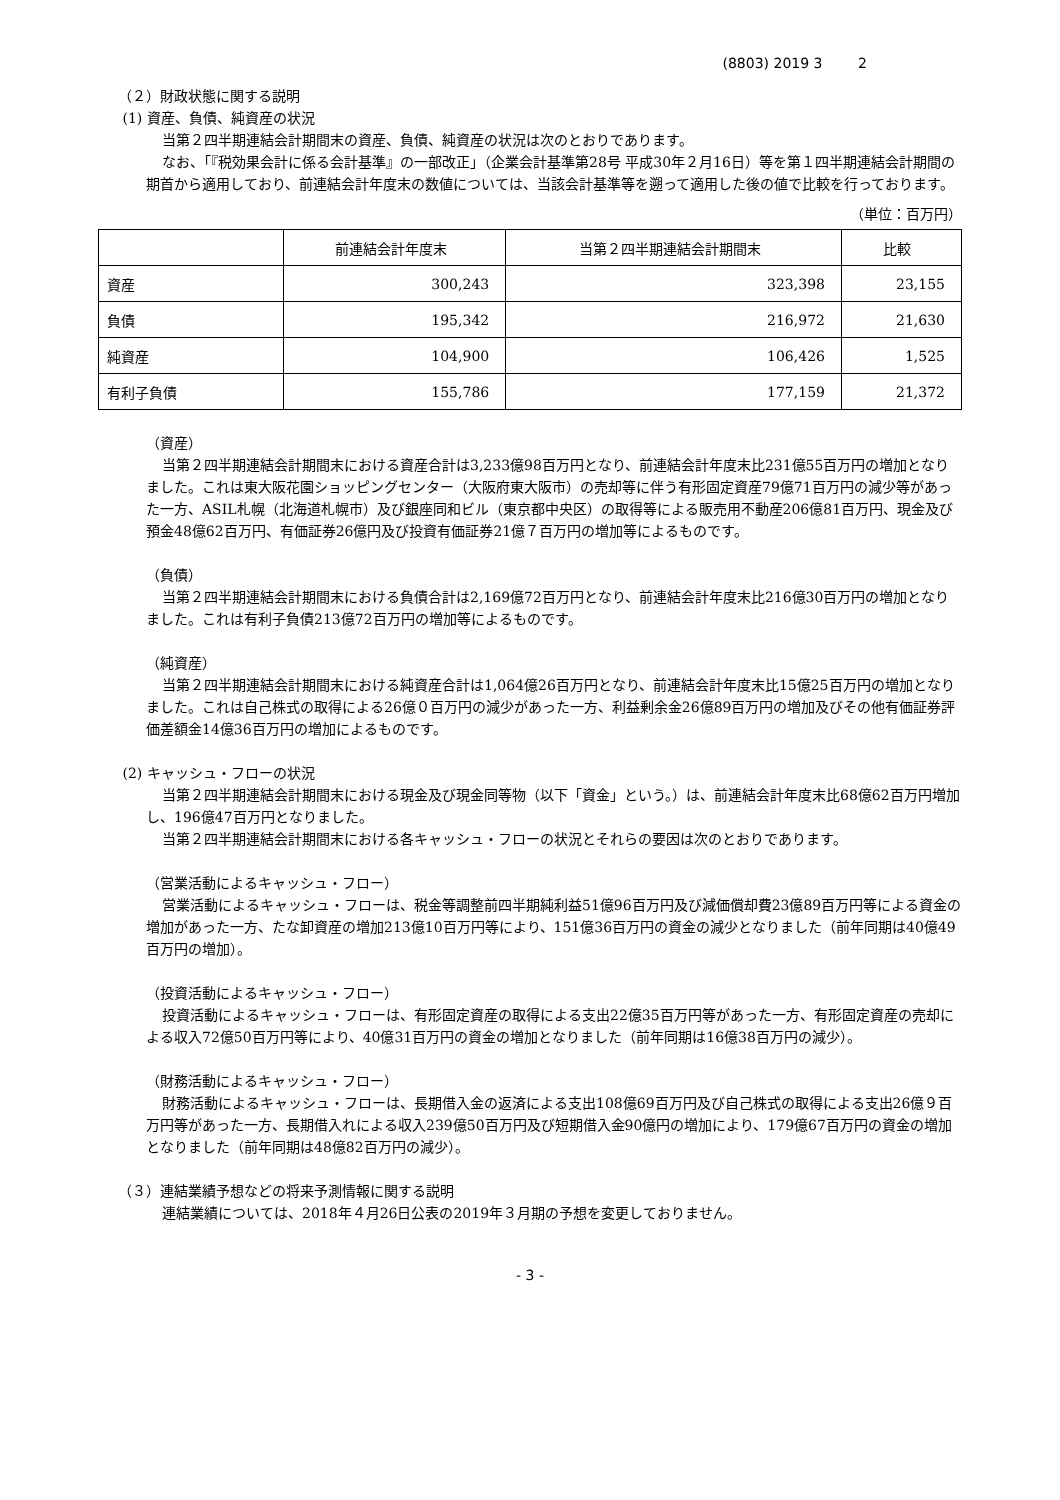(8803) 2019 3 2
（２）財政状態に関する説明
(1) 資産、負債、純資産の状況
当第２四半期連結会計期間末の資産、負債、純資産の状況は次のとおりであります。
なお、「『税効果会計に係る会計基準』の一部改正」（企業会計基準第28号 平成30年２月16日）等を第１四半期連結会計期間の期首から適用しており、前連結会計年度末の数値については、当該会計基準等を遡って適用した後の値で比較を行っております。
（単位：百万円）
| | 前連結会計年度末 | 当第２四半期連結会計期間末 | 比較 |
| --- | --- | --- | --- |
| 資産 | 300,243 | 323,398 | 23,155 |
| 負債 | 195,342 | 216,972 | 21,630 |
| 純資産 | 104,900 | 106,426 | 1,525 |
| 有利子負債 | 155,786 | 177,159 | 21,372 |
（資産）
当第２四半期連結会計期間末における資産合計は3,233億98百万円となり、前連結会計年度末比231億55百万円の増加となりました。これは東大阪花園ショッピングセンター（大阪府東大阪市）の売却等に伴う有形固定資産79億71百万円の減少等があった一方、ASIL札幌（北海道札幌市）及び銀座同和ビル（東京都中央区）の取得等による販売用不動産206億81百万円、現金及び預金48億62百万円、有価証券26億円及び投資有価証券21億７百万円の増加等によるものです。
（負債）
当第２四半期連結会計期間末における負債合計は2,169億72百万円となり、前連結会計年度末比216億30百万円の増加となりました。これは有利子負債213億72百万円の増加等によるものです。
（純資産）
当第２四半期連結会計期間末における純資産合計は1,064億26百万円となり、前連結会計年度末比15億25百万円の増加となりました。これは自己株式の取得による26億０百万円の減少があった一方、利益剰余金26億89百万円の増加及びその他有価証券評価差額金14億36百万円の増加によるものです。
(2) キャッシュ・フローの状況
当第２四半期連結会計期間末における現金及び現金同等物（以下「資金」という。）は、前連結会計年度末比68億62百万円増加し、196億47百万円となりました。
当第２四半期連結会計期間末における各キャッシュ・フローの状況とそれらの要因は次のとおりであります。
（営業活動によるキャッシュ・フロー）
営業活動によるキャッシュ・フローは、税金等調整前四半期純利益51億96百万円及び減価償却費23億89百万円等による資金の増加があった一方、たな卸資産の増加213億10百万円等により、151億36百万円の資金の減少となりました（前年同期は40億49百万円の増加）。
（投資活動によるキャッシュ・フロー）
投資活動によるキャッシュ・フローは、有形固定資産の取得による支出22億35百万円等があった一方、有形固定資産の売却による収入72億50百万円等により、40億31百万円の資金の増加となりました（前年同期は16億38百万円の減少）。
（財務活動によるキャッシュ・フロー）
財務活動によるキャッシュ・フローは、長期借入金の返済による支出108億69百万円及び自己株式の取得による支出26億９百万円等があった一方、長期借入れによる収入239億50百万円及び短期借入金90億円の増加により、179億67百万円の資金の増加となりました（前年同期は48億82百万円の減少）。
（３）連結業績予想などの将来予測情報に関する説明
連結業績については、2018年４月26日公表の2019年３月期の予想を変更しておりません。
- 3 -